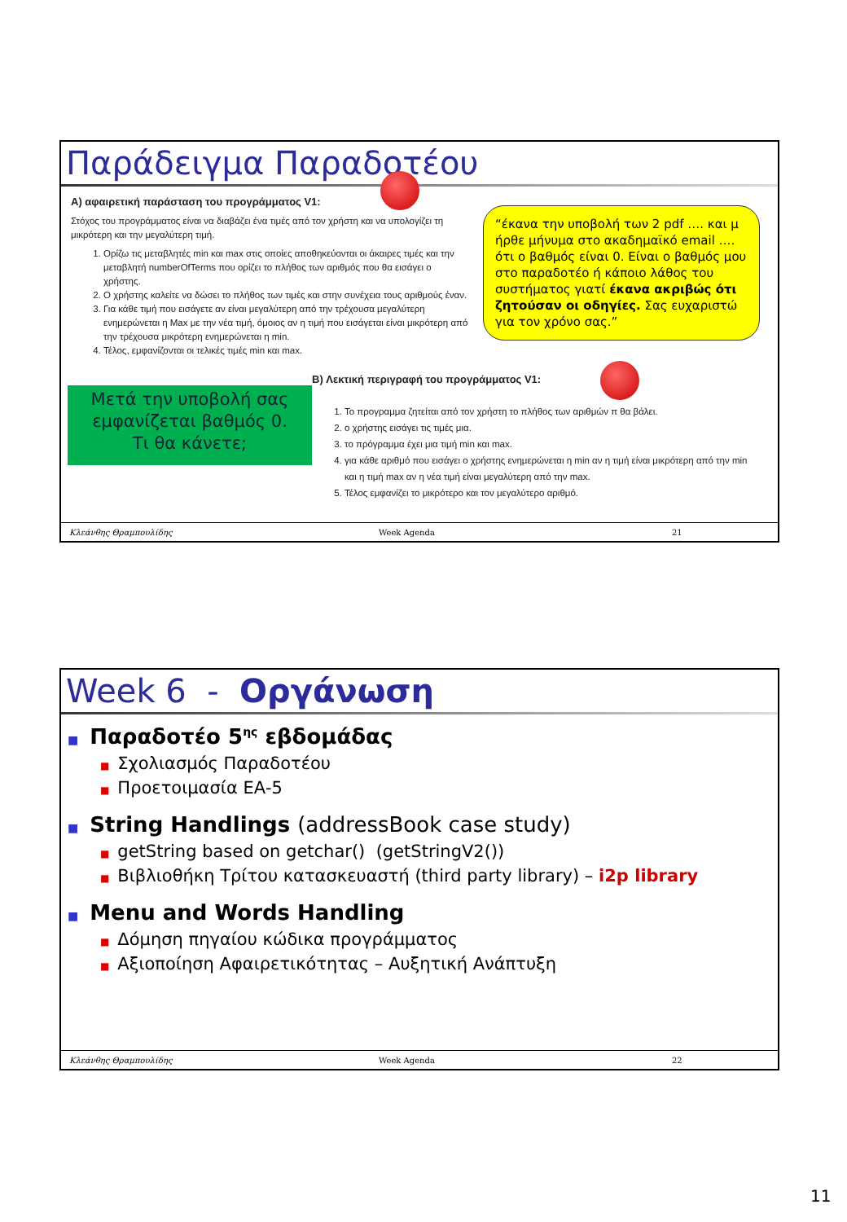Παράδειγμα Παραδοτέου
A) αφαιρετική παράσταση του προγράμματος V1:
Στόχος του προγράμματος είναι να διαβάζει ένα τιμές από τον χρήστη και να υπολογίζει τη μικρότερη και την μεγαλύτερη τιμή.
1. Ορίζω τις μεταβλητές min και max στις οποίες αποθηκεύονται οι άκαιρες τιμές και την μεταβλητή numberOfTerms που ορίζει το πλήθος των αριθμός που θα εισάγει ο χρήστης.
2. Ο χρήστης καλείτε να δώσει το πλήθος των τιμές και στην συνέχεια τους αριθμούς έναν.
3. Για κάθε τιμή που εισάγετε αν είναι μεγαλύτερη από την τρέχουσα μεγαλύτερη ενημερώνεται η Max με την νέα τιμή, όμοιος αν η τιμή που εισάγεται είναι μικρότερη από την τρέχουσα μικρότερη ενημερώνεται η min.
4. Τέλος, εμφανίζονται οι τελικές τιμές min και max.
“έκανα την υποβολή των 2 pdf …. και μ ήρθε μήνυμα στο ακαδημαϊκό email …. ότι ο βαθμός είναι 0. Είναι ο βαθμός μου στο παραδοτέο ή κάποιο λάθος του συστήματος γιατί έκανα ακριβώς ότι ζητούσαν οι οδηγίες. Σας ευχαριστώ για τον χρόνο σας.”
Μετά την υποβολή σας εμφανίζεται βαθμός 0.
Τι θα κάνετε;
B) Λεκτική περιγραφή του προγράμματος V1:
1. Το προγραμμα ζητείται από τον χρήστη το πλήθος των αριθμών π θα βάλει.
2. ο χρήστης εισάγει τις τιμές μια.
3. το πρόγραμμα έχει μια τιμή min και max.
4. για κάθε αριθμό που εισάγει ο χρήστης ενημερώνεται η min αν η τιμή είναι μικρότερη από την min και η τιμή max αν η νέα τιμή είναι μεγαλύτερη από την max.
5. Τέλος εμφανίζει το μικρότερο και τον μεγαλύτερο αριθμό.
Κλεάνθης Θραμπουλίδης Week Agenda 21
Week 6 - Οργάνωση
■ Παραδοτέο 5<sup>ης</sup> εβδομάδας
■ Σχολιασμός Παραδοτέου
■ Προετοιμασία ΕΑ-5
■ String Handlings (addressBook case study)
■ getString based on getchar() (getStringV2())
■ Βιβλιοθήκη Τρίτου κατασκευαστή (third party library) – i2p library
■ Menu and Words Handling
■ Δόμηση πηγαίου κώδικα προγράμματος
■ Αξιοποίηση Αφαιρετικότητας – Αυξητική Ανάπτυξη
Κλεάνθης Θραμπουλίδης Week Agenda 22
11